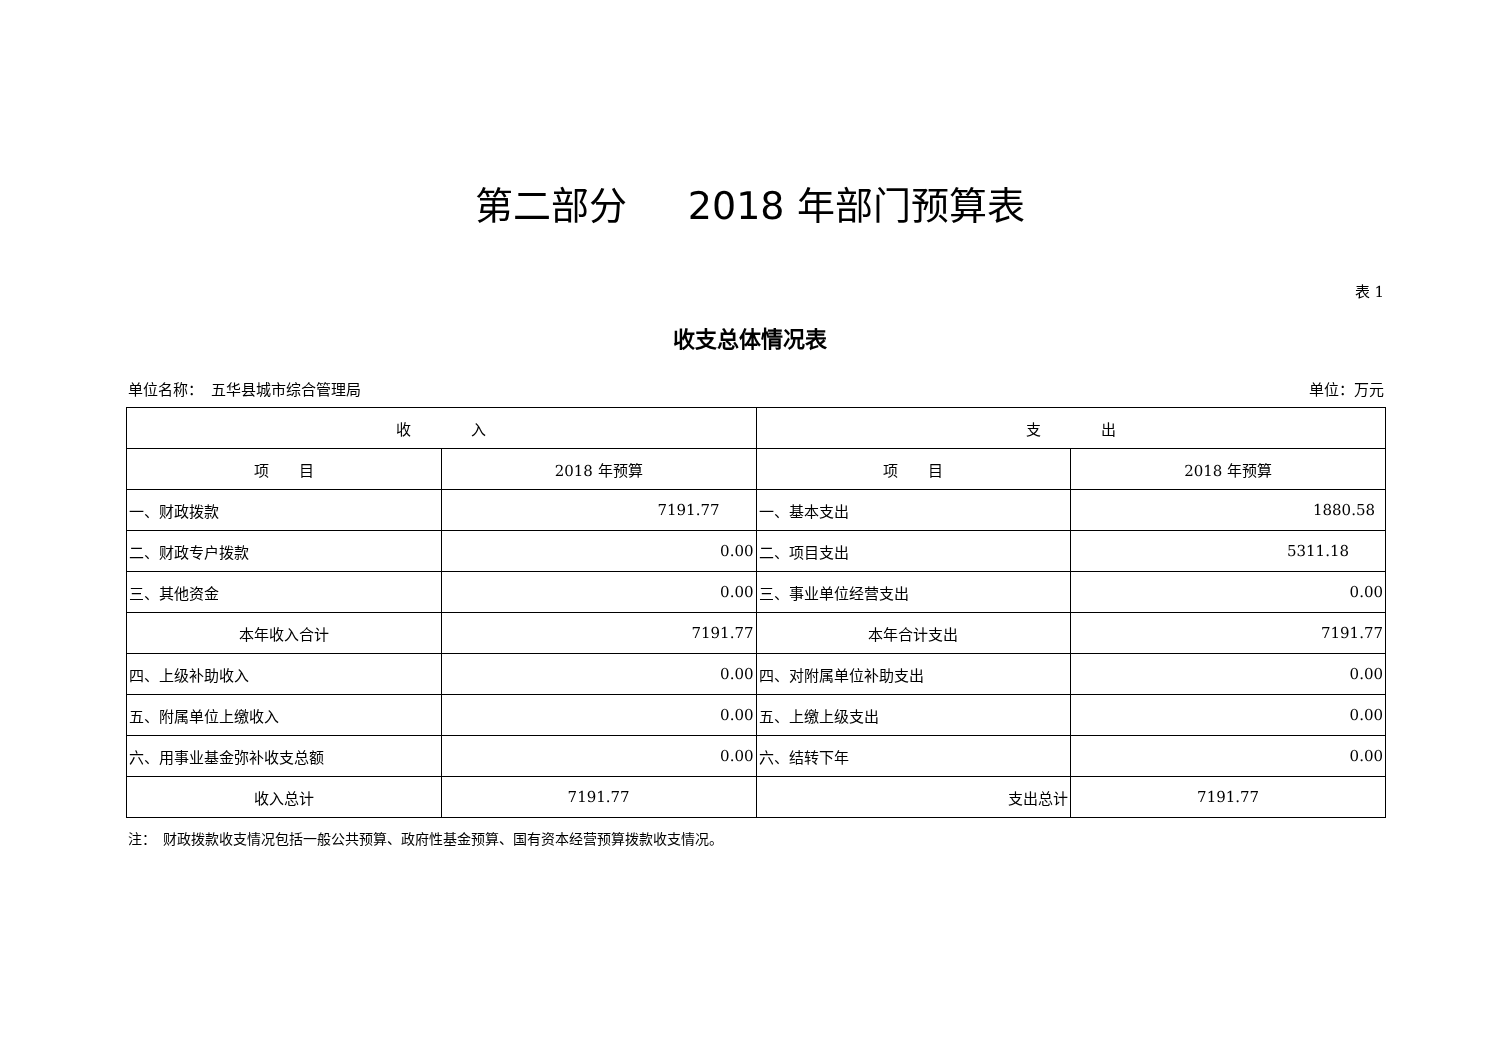第二部分 2018 年部门预算表
表 1
收支总体情况表
单位名称：　五华县城市综合管理局 单位：万元
| 收 入 | | 支 出 | |
| --- | --- | --- | --- |
| 项 目 | 2018 年预算 | 项 目 | 2018 年预算 |
| 一、财政拨款 | 7191.77 | 一、基本支出 | 1880.58 |
| 二、财政专户拨款 | 0.00 | 二、项目支出 | 5311.18 |
| 三、其他资金 | 0.00 | 三、事业单位经营支出 | 0.00 |
| 本年收入合计 | 7191.77 | 本年合计支出 | 7191.77 |
| 四、上级补助收入 | 0.00 | 四、对附属单位补助支出 | 0.00 |
| 五、附属单位上缴收入 | 0.00 | 五、上缴上级支出 | 0.00 |
| 六、用事业基金弥补收支总额 | 0.00 | 六、结转下年 | 0.00 |
| 收入总计 | 7191.77 | 支出总计 | 7191.77 |
注：　财政拨款收支情况包括一般公共预算、政府性基金预算、国有资本经营预算拨款收支情况。